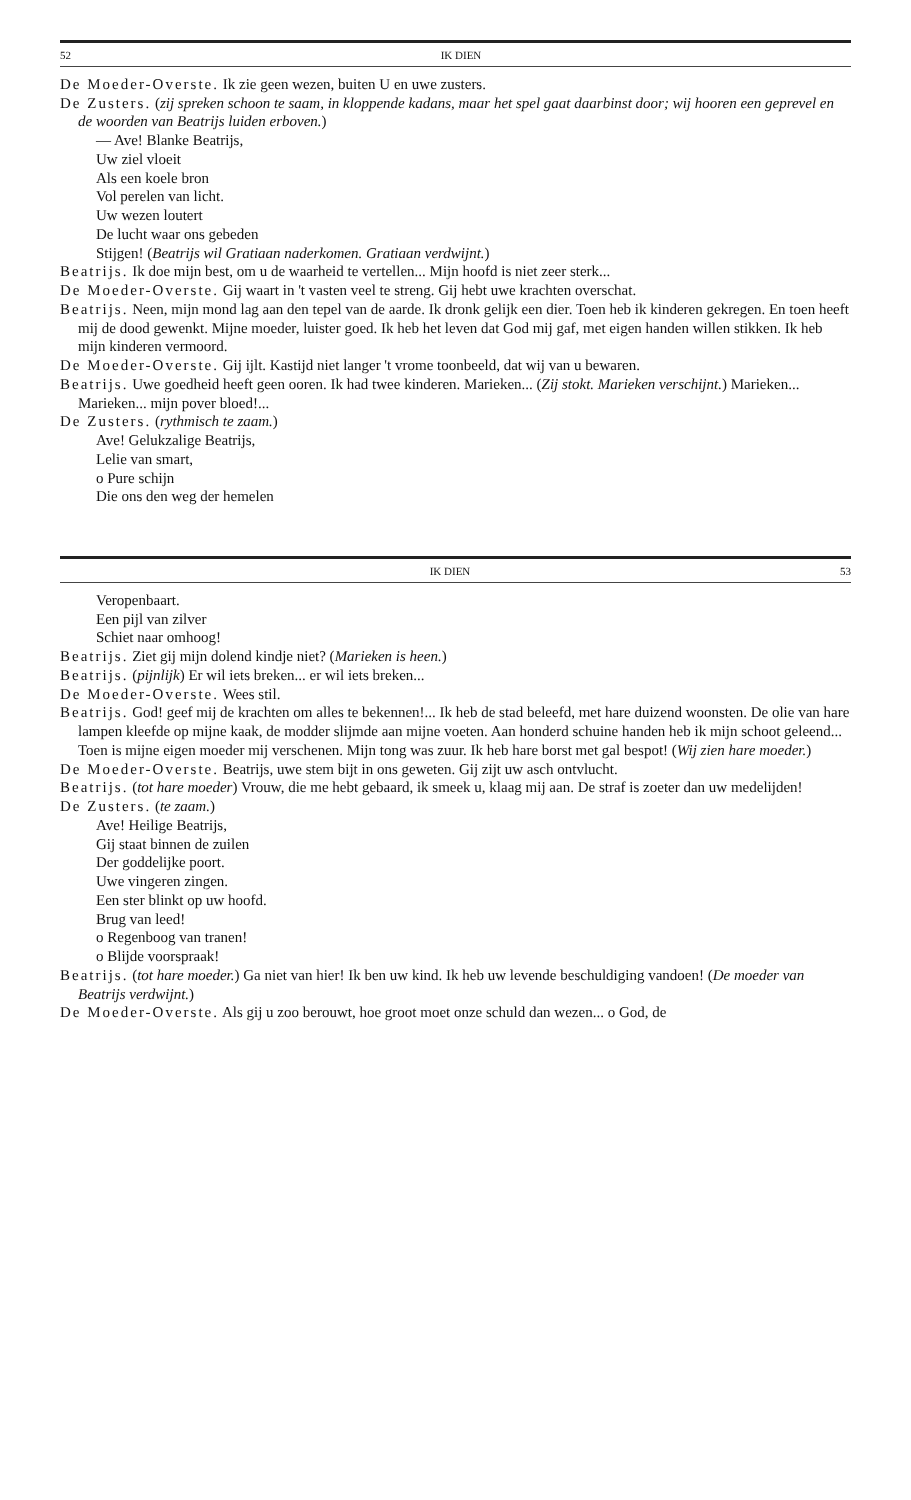52 IK DIEN
De Moeder-Overste. Ik zie geen wezen, buiten U en uwe zusters.
De Zusters. (zij spreken schoon te saam, in kloppende kadans, maar het spel gaat daarbinst door; wij hooren een geprevel en de woorden van Beatrijs luiden erboven.)
— Ave! Blanke Beatrijs,
Uw ziel vloeit
Als een koele bron
Vol perelen van licht.
Uw wezen loutert
De lucht waar ons gebeden
Stijgen! (Beatrijs wil Gratiaan naderkomen. Gratiaan verdwijnt.)
Beatrijs. Ik doe mijn best, om u de waarheid te vertellen... Mijn hoofd is niet zeer sterk...
De Moeder-Overste. Gij waart in 't vasten veel te streng. Gij hebt uwe krachten overschat.
Beatrijs. Neen, mijn mond lag aan den tepel van de aarde. Ik dronk gelijk een dier. Toen heb ik kinderen gekregen. En toen heeft mij de dood gewenkt. Mijne moeder, luister goed. Ik heb het leven dat God mij gaf, met eigen handen willen stikken. Ik heb mijn kinderen vermoord.
De Moeder-Overste. Gij ijlt. Kastijd niet langer 't vrome toonbeeld, dat wij van u bewaren.
Beatrijs. Uwe goedheid heeft geen ooren. Ik had twee kinderen. Marieken... (Zij stokt. Marieken verschijnt.) Marieken... Marieken... mijn pover bloed!...
De Zusters. (rythmisch te zaam.)
Ave! Gelukzalige Beatrijs,
Lelie van smart,
o Pure schijn
Die ons den weg der hemelen
IK DIEN 53
Veropenbaart.
Een pijl van zilver
Schiet naar omhoog!
Beatrijs. Ziet gij mijn dolend kindje niet? (Marieken is heen.)
Beatrijs. (pijnlijk) Er wil iets breken... er wil iets breken...
De Moeder-Overste. Wees stil.
Beatrijs. God! geef mij de krachten om alles te bekennen!... Ik heb de stad beleefd, met hare duizend woonsten. De olie van hare lampen kleefde op mijne kaak, de modder slijmde aan mijne voeten. Aan honderd schuine handen heb ik mijn schoot geleend... Toen is mijne eigen moeder mij verschenen. Mijn tong was zuur. Ik heb hare borst met gal bespot! (Wij zien hare moeder.)
De Moeder-Overste. Beatrijs, uwe stem bijt in ons geweten. Gij zijt uw asch ontvlucht.
Beatrijs. (tot hare moeder) Vrouw, die me hebt gebaard, ik smeek u, klaag mij aan. De straf is zoeter dan uw medelijden!
De Zusters. (te zaam.)
Ave! Heilige Beatrijs,
Gij staat binnen de zuilen
Der goddelijke poort.
Uwe vingeren zingen.
Een ster blinkt op uw hoofd.
Brug van leed!
o Regenboog van tranen!
o Blijde voorspraak!
Beatrijs. (tot hare moeder.) Ga niet van hier! Ik ben uw kind. Ik heb uw levende beschuldiging vandoen! (De moeder van Beatrijs verdwijnt.)
De Moeder-Overste. Als gij u zoo berouwt, hoe groot moet onze schuld dan wezen... o God, de